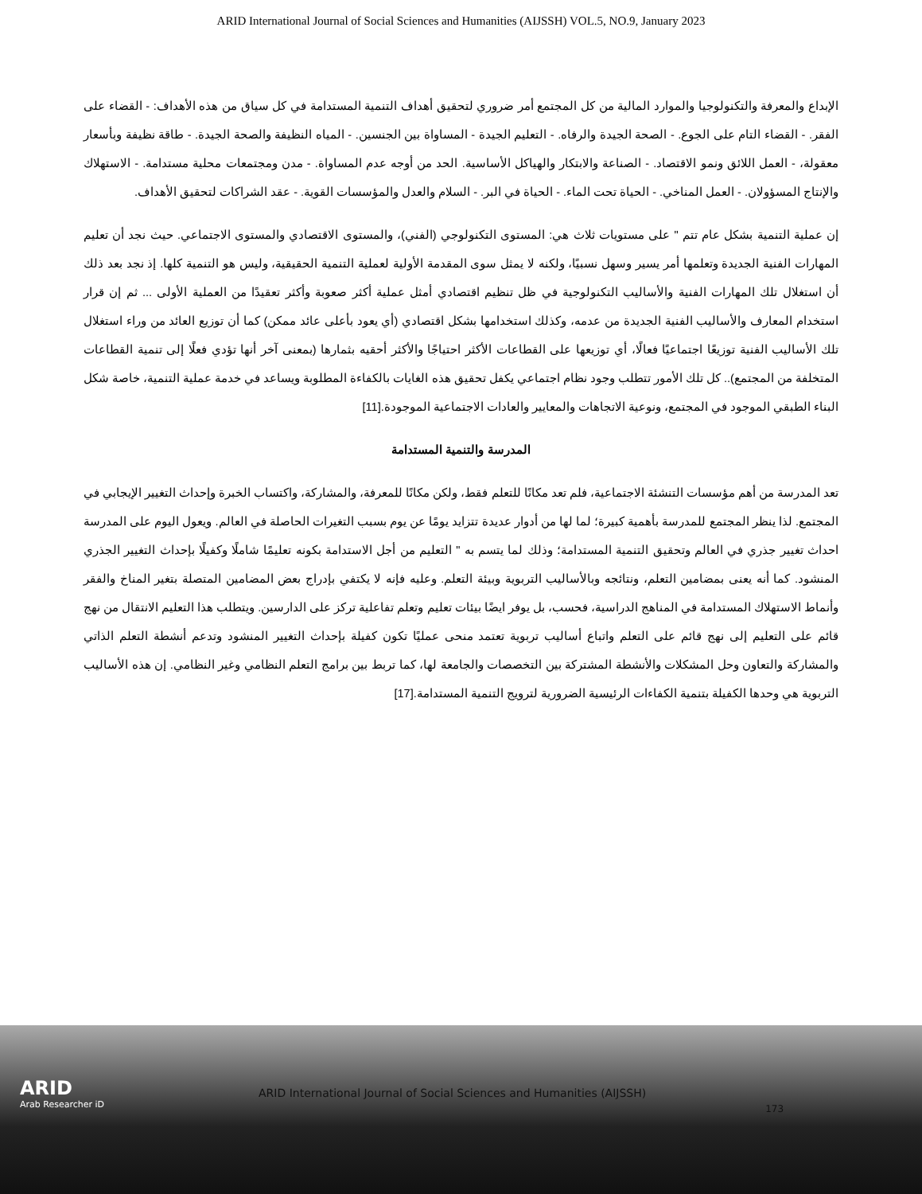ARID International Journal of Social Sciences and Humanities (AIJSSH) VOL.5, NO.9, January 2023
الإبداع والمعرفة والتكنولوجيا والموارد المالية من كل المجتمع أمر ضروري لتحقيق أهداف التنمية المستدامة في كل سياق من هذه الأهداف: - القضاء على الفقر. - القضاء التام على الجوع. - الصحة الجيدة والرفاه. - التعليم الجيدة - المساواة بين الجنسين. - المياه النظيفة والصحة الجيدة. - طاقة نظيفة وبأسعار معقولة، - العمل اللائق ونمو الاقتصاد. - الصناعة والابتكار والهياكل الأساسية. الحد من أوجه عدم المساواة. - مدن ومجتمعات محلية مستدامة. - الاستهلاك والإنتاج المسؤولان. - العمل المناخي. - الحياة تحت الماء. - الحياة في البر. - السلام والعدل والمؤسسات القوية. - عقد الشراكات لتحقيق الأهداف.
إن عملية التنمية بشكل عام تتم " على مستويات ثلاث هي: المستوى التكنولوجي (الفني)، والمستوى الاقتصادي والمستوى الاجتماعي. حيث نجد أن تعليم المهارات الفنية الجديدة وتعلمها أمر يسير وسهل نسبيًا، ولكنه لا يمثل سوى المقدمة الأولية لعملية التنمية الحقيقية، وليس هو التنمية كلها. إذ نجد بعد ذلك أن استغلال تلك المهارات الفنية والأساليب التكنولوجية في ظل تنظيم اقتصادي أمثل عملية أكثر صعوبة وأكثر تعقيدًا من العملية الأولى ... ثم إن قرار استخدام المعارف والأساليب الفنية الجديدة من عدمه، وكذلك استخدامها بشكل اقتصادي (أي يعود بأعلى عائد ممكن) كما أن توزيع العائد من وراء استغلال تلك الأساليب الفنية توزيعًا اجتماعيًا فعالًا، أي توزيعها على القطاعات الأكثر احتياجًا والأكثر أحقيه بثمارها (بمعنى آخر أنها تؤدي فعلًا إلى تنمية القطاعات المتخلفة من المجتمع).. كل تلك الأمور تتطلب وجود نظام اجتماعي يكفل تحقيق هذه الغايات بالكفاءة المطلوبة ويساعد في خدمة عملية التنمية، خاصة شكل البناء الطبقي الموجود في المجتمع، ونوعية الاتجاهات والمعايير والعادات الاجتماعية الموجودة.[11]
المدرسة والتنمية المستدامة
تعد المدرسة من أهم مؤسسات التنشئة الاجتماعية، فلم تعد مكانًا للتعلم فقط، ولكن مكانًا للمعرفة، والمشاركة، واكتساب الخبرة وإحداث التغيير الإيجابي في المجتمع. لذا ينظر المجتمع للمدرسة بأهمية كبيرة؛ لما لها من أدوار عديدة تتزايد يومًا عن يوم بسبب التغيرات الحاصلة في العالم. ويعول اليوم على المدرسة احداث تغيير جذري في العالم وتحقيق التنمية المستدامة؛ وذلك لما يتسم به " التعليم من أجل الاستدامة بكونه تعليمًا شاملًا وكفيلًا بإحداث التغيير الجذري المنشود. كما أنه يعنى بمضامين التعلم، ونتائجه وبالأساليب التربوية وبيئة التعلم. وعليه فإنه لا يكتفي بإدراج بعض المضامين المتصلة بتغير المناخ والفقر وأنماط الاستهلاك المستدامة في المناهج الدراسية، فحسب، بل يوفر ايضًا بيئات تعليم وتعلم تفاعلية تركز على الدارسين. ويتطلب هذا التعليم الانتقال من نهج قائم على التعليم إلى نهج قائم على التعلم واتباع أساليب تربوية تعتمد منحى عمليًا تكون كفيلة بإحداث التغيير المنشود وتدعم أنشطة التعلم الذاتي والمشاركة والتعاون وحل المشكلات والأنشطة المشتركة بين التخصصات والجامعة لها، كما تربط بين برامج التعلم النظامي وغير النظامي. إن هذه الأساليب التربوية هي وحدها الكفيلة بتنمية الكفاءات الرئيسية الضرورية لترويج التنمية المستدامة.[17]
ARID
Arab Researcher iD
ARID International Journal of Social Sciences and Humanities (AIJSSH)
173